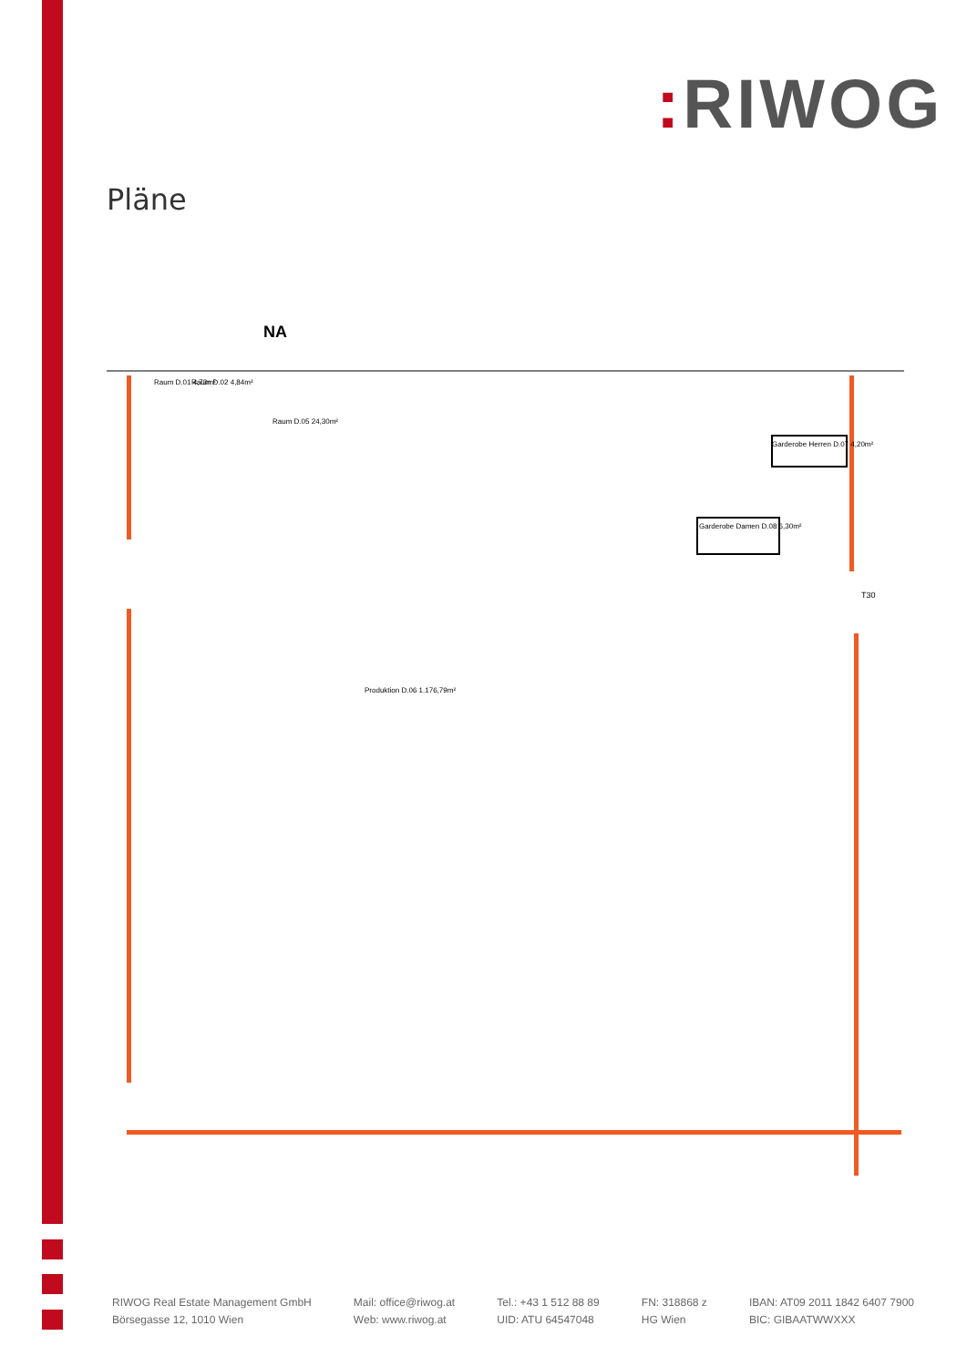: RIWOG
Pläne
NA
Raum D.01 4,73m²
Raum D.02 4,84m²
Raum D.05 24,30m²
Garderobe Herren D.07 4,20m²
Garderobe Damen D.08 6,30m²
Produktion D.06 1.176,79m²
T30
RIWOG Real Estate Management GmbH
Börsegasse 12, 1010 Wien
Mail: office@riwog.at
Web: www.riwog.at
Tel.: +43 1 512 88 89
UID: ATU 64547048
FN: 318868 z
HG Wien
IBAN: AT09 2011 1842 6407 7900
BIC: GIBAATWWXXX